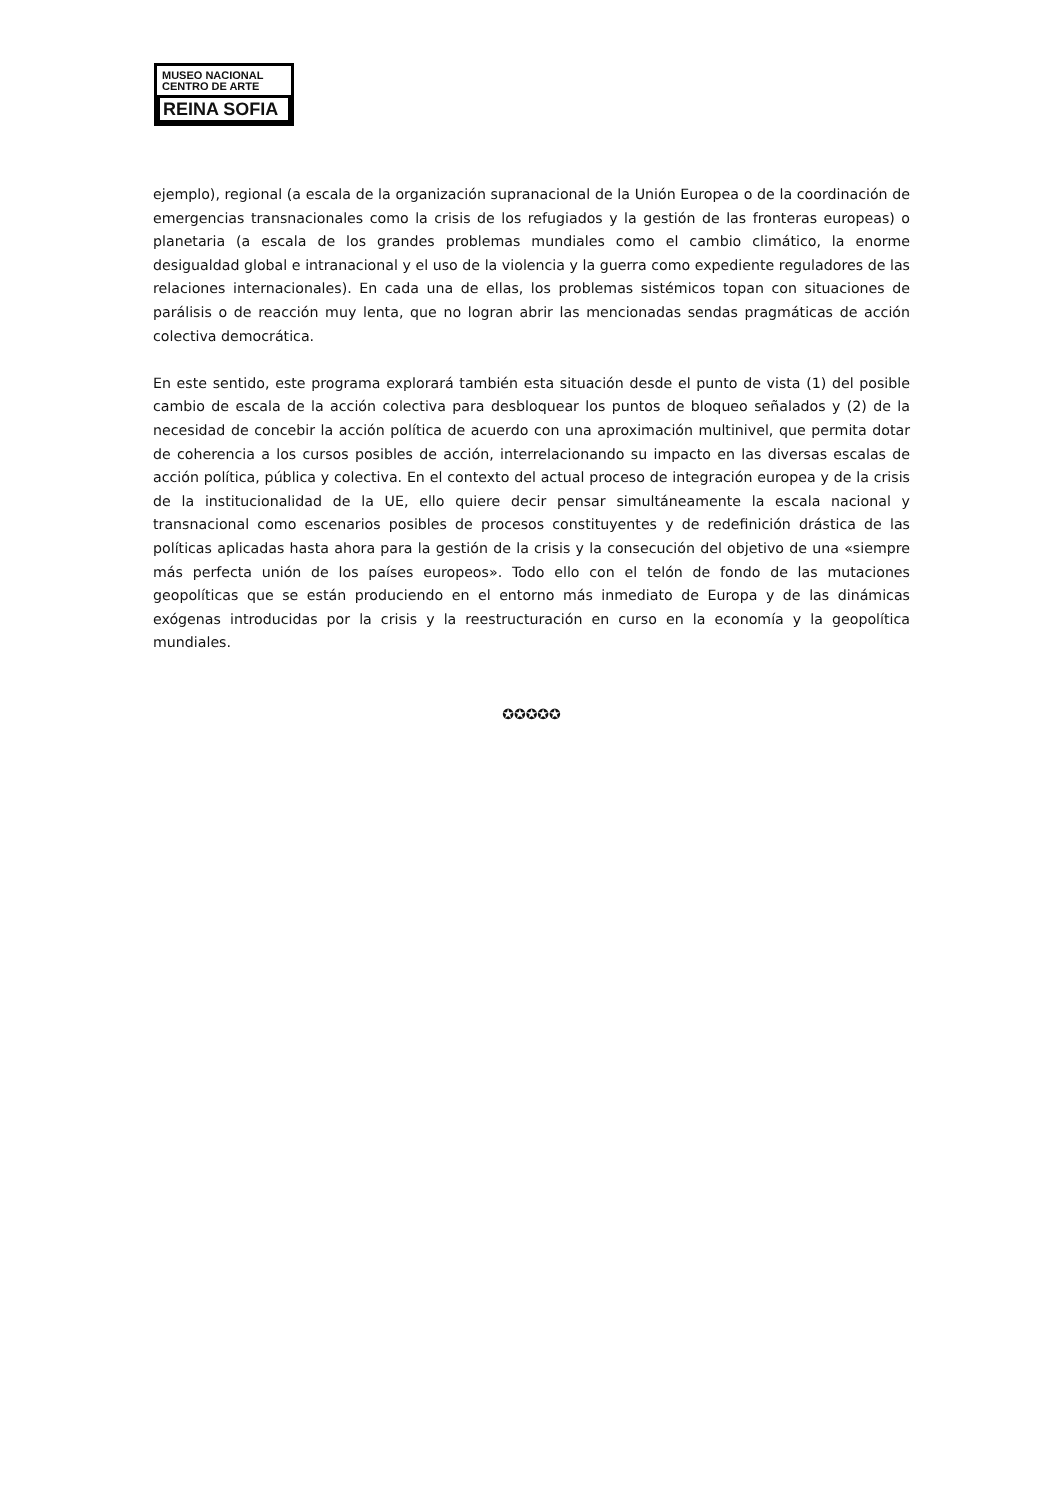MUSEO NACIONAL
CENTRO DE ARTE
REINA SOFIA
ejemplo), regional (a escala de la organización supranacional de la Unión Europea o de la coordinación de emergencias transnacionales como la crisis de los refugiados y la gestión de las fronteras europeas) o planetaria (a escala de los grandes problemas mundiales como el cambio climático, la enorme desigualdad global e intranacional y el uso de la violencia y la guerra como expediente reguladores de las relaciones internacionales). En cada una de ellas, los problemas sistémicos topan con situaciones de parálisis o de reacción muy lenta, que no logran abrir las mencionadas sendas pragmáticas de acción colectiva democrática.
En este sentido, este programa explorará también esta situación desde el punto de vista (1) del posible cambio de escala de la acción colectiva para desbloquear los puntos de bloqueo señalados y (2) de la necesidad de concebir la acción política de acuerdo con una aproximación multinivel, que permita dotar de coherencia a los cursos posibles de acción, interrelacionando su impacto en las diversas escalas de acción política, pública y colectiva. En el contexto del actual proceso de integración europea y de la crisis de la institucionalidad de la UE, ello quiere decir pensar simultáneamente la escala nacional y transnacional como escenarios posibles de procesos constituyentes y de redefinición drástica de las políticas aplicadas hasta ahora para la gestión de la crisis y la consecución del objetivo de una «siempre más perfecta unión de los países europeos». Todo ello con el telón de fondo de las mutaciones geopolíticas que se están produciendo en el entorno más inmediato de Europa y de las dinámicas exógenas introducidas por la crisis y la reestructuración en curso en la economía y la geopolítica mundiales.
✪✪✪✪✪